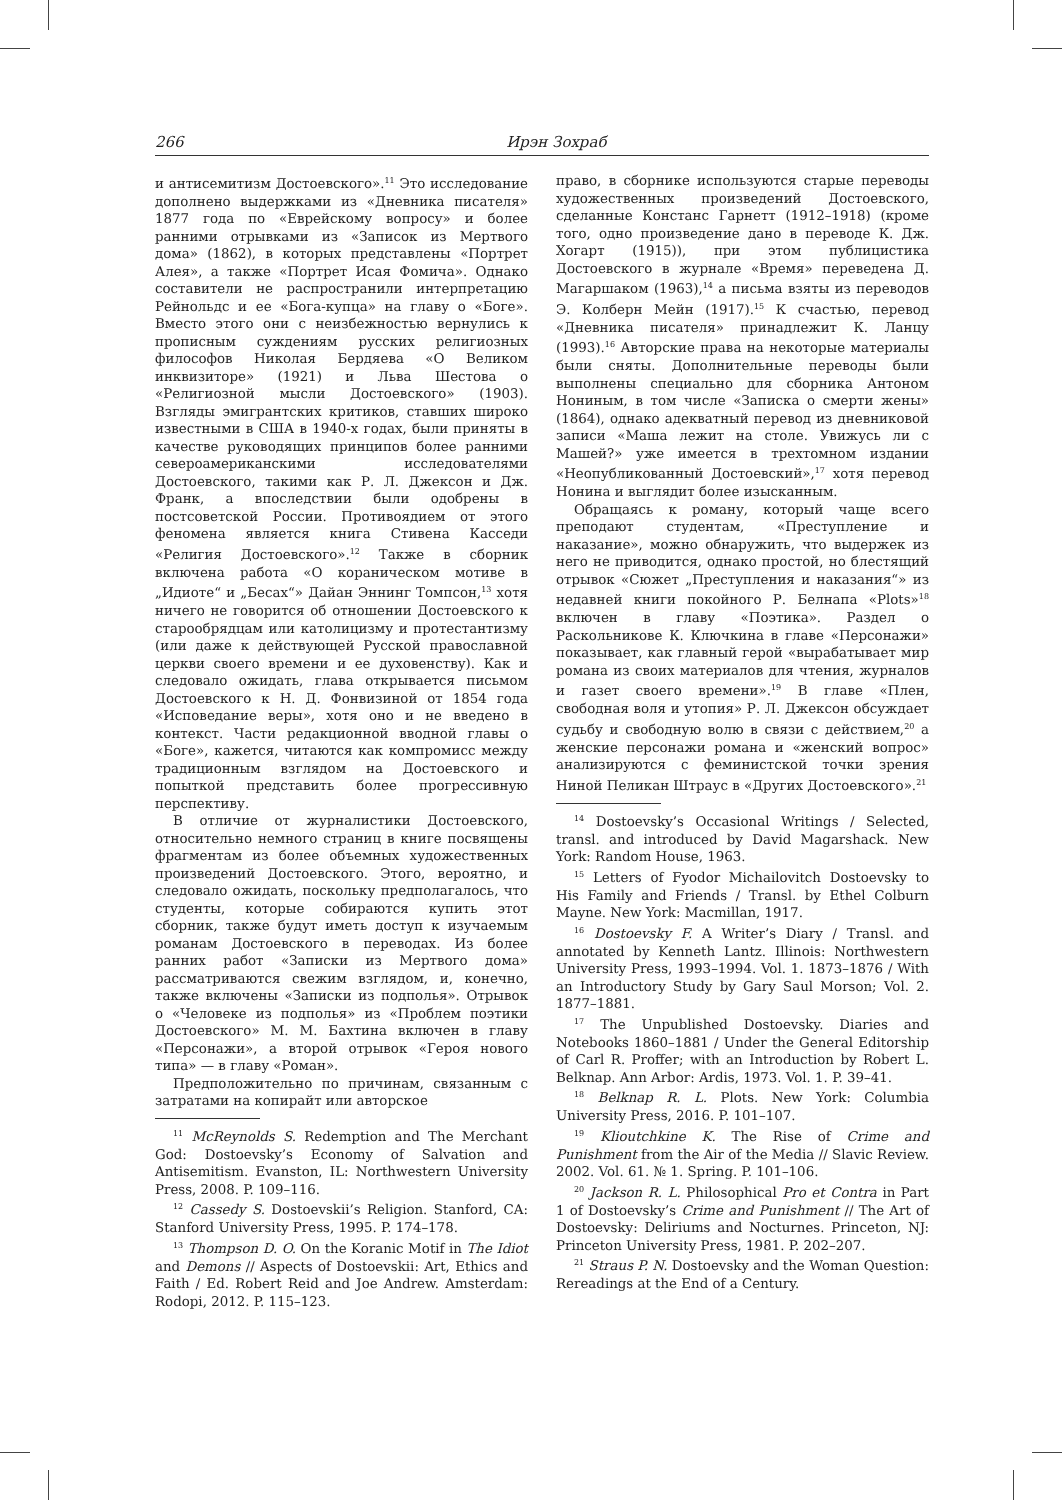266 Ирэн Зохраб
и антисемитизм Достоевского».<sup>11</sup> Это исследование дополнено выдержками из «Дневника писателя» 1877 года по «Еврейскому вопросу» и более ранними отрывками из «Записок из Мертвого дома» (1862), в которых представлены «Портрет Алея», а также «Портрет Исая Фомича». Однако составители не распространили интерпретацию Рейнольдс и ее «Бога-купца» на главу о «Боге». Вместо этого они с неизбежностью вернулись к прописным суждениям русских религиозных философов Николая Бердяева «О Великом инквизиторе» (1921) и Льва Шестова о «Религиозной мысли Достоевского» (1903). Взгляды эмигрантских критиков, ставших широко известными в США в 1940-х годах, были приняты в качестве руководящих принципов более ранними североамериканскими исследователями Достоевского, такими как Р. Л. Джексон и Дж. Франк, а впоследствии были одобрены в постсоветской России. Противоядием от этого феномена является книга Стивена Касседи «Религия Достоевского».<sup>12</sup> Также в сборник включена работа «О кораническом мотиве в „Идиоте“ и „Бесах“» Дайан Эннинг Томпсон,<sup>13</sup> хотя ничего не говорится об отношении Достоевского к старообрядцам или католицизму и протестантизму (или даже к действующей Русской православной церкви своего времени и ее духовенству). Как и следовало ожидать, глава открывается письмом Достоевского к Н. Д. Фонвизиной от 1854 года «Исповедание веры», хотя оно и не введено в контекст. Части редакционной вводной главы о «Боге», кажется, читаются как компромисс между традиционным взглядом на Достоевского и попыткой представить более прогрессивную перспективу.
В отличие от журналистики Достоевского, относительно немного страниц в книге посвящены фрагментам из более объемных художественных произведений Достоевского. Этого, вероятно, и следовало ожидать, поскольку предполагалось, что студенты, которые собираются купить этот сборник, также будут иметь доступ к изучаемым романам Достоевского в переводах. Из более ранних работ «Записки из Мертвого дома» рассматриваются свежим взглядом, и, конечно, также включены «Записки из подполья». Отрывок о «Человеке из подполья» из «Проблем поэтики Достоевского» М. М. Бахтина включен в главу «Персонажи», а второй отрывок «Героя нового типа» — в главу «Роман».
Предположительно по причинам, связанным с затратами на копирайт или авторское
<sup>11</sup> McReynolds S. Redemption and The Merchant God: Dostoevsky’s Economy of Salvation and Antisemitism. Evanston, IL: Northwestern University Press, 2008. P. 109–116.
<sup>12</sup> Cassedy S. Dostoevskii’s Religion. Stanford, CA: Stanford University Press, 1995. P. 174–178.
<sup>13</sup> Thompson D. O. On the Koranic Motif in The Idiot and Demons // Aspects of Dostoevskii: Art, Ethics and Faith / Ed. Robert Reid and Joe Andrew. Amsterdam: Rodopi, 2012. P. 115–123.
право, в сборнике используются старые переводы художественных произведений Достоевского, сделанные Констанс Гарнетт (1912–1918) (кроме того, одно произведение дано в переводе К. Дж. Хогарт (1915)), при этом публицистика Достоевского в журнале «Время» переведена Д. Магаршаком (1963),<sup>14</sup> а письма взяты из переводов Э. Колберн Мейн (1917).<sup>15</sup> К счастью, перевод «Дневника писателя» принадлежит К. Ланцу (1993).<sup>16</sup> Авторские права на некоторые материалы были сняты. Дополнительные переводы были выполнены специально для сборника Антоном Нониным, в том числе «Записка о смерти жены» (1864), однако адекватный перевод из дневниковой записи «Маша лежит на столе. Увижусь ли с Машей?» уже имеется в трехтомном издании «Неопубликованный Достоевский»,<sup>17</sup> хотя перевод Нонина и выглядит более изысканным.
Обращаясь к роману, который чаще всего преподают студентам, «Преступление и наказание», можно обнаружить, что выдержек из него не приводится, однако простой, но блестящий отрывок «Сюжет „Преступления и наказания“» из недавней книги покойного Р. Белнапа «Plots»<sup>18</sup> включен в главу «Поэтика». Раздел о Раскольникове К. Ключкина в главе «Персонажи» показывает, как главный герой «вырабатывает мир романа из своих материалов для чтения, журналов и газет своего времени».<sup>19</sup> В главе «Плен, свободная воля и утопия» Р. Л. Джексон обсуждает судьбу и свободную волю в связи с действием,<sup>20</sup> а женские персонажи романа и «женский вопрос» анализируются с феминистской точки зрения Ниной Пеликан Штраус в «Других Достоевского».<sup>21</sup>
<sup>14</sup> Dostoevsky’s Occasional Writings / Selected, transl. and introduced by David Magarshack. New York: Random House, 1963.
<sup>15</sup> Letters of Fyodor Michailovitch Dostoevsky to His Family and Friends / Transl. by Ethel Colburn Mayne. New York: Macmillan, 1917.
<sup>16</sup> Dostoevsky F. A Writer’s Diary / Transl. and annotated by Kenneth Lantz. Illinois: Northwestern University Press, 1993–1994. Vol. 1. 1873–1876 / With an Introductory Study by Gary Saul Morson; Vol. 2. 1877–1881.
<sup>17</sup> The Unpublished Dostoevsky. Diaries and Notebooks 1860–1881 / Under the General Editorship of Carl R. Proffer; with an Introduction by Robert L. Belknap. Ann Arbor: Ardis, 1973. Vol. 1. P. 39–41.
<sup>18</sup> Belknap R. L. Plots. New York: Columbia University Press, 2016. P. 101–107.
<sup>19</sup> Klioutchkine K. The Rise of Crime and Punishment from the Air of the Media // Slavic Review. 2002. Vol. 61. № 1. Spring. P. 101–106.
<sup>20</sup> Jackson R. L. Philosophical Pro et Contra in Part 1 of Dostoevsky’s Crime and Punishment // The Art of Dostoevsky: Deliriums and Nocturnes. Princeton, NJ: Princeton University Press, 1981. P. 202–207.
<sup>21</sup> Straus P. N. Dostoevsky and the Woman Question: Rereadings at the End of a Century.